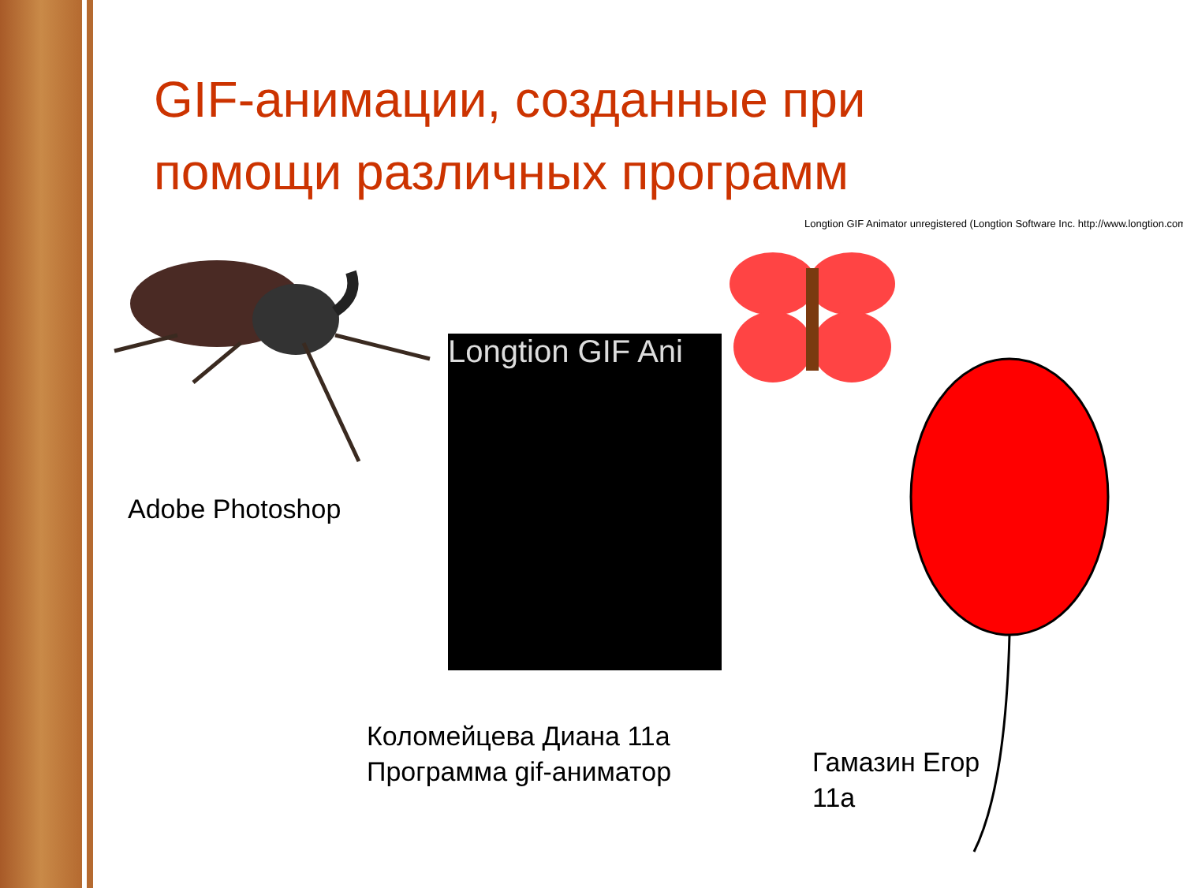GIF-анимации, созданные при помощи различных программ
Adobe Photoshop
Longtion GIF Ani
Longtion GIF Animator unregistered (Longtion Software Inc. http://www.longtion.com
Коломейцева Диана 11а
Программа gif-аниматор
Гамазин Егор
11а